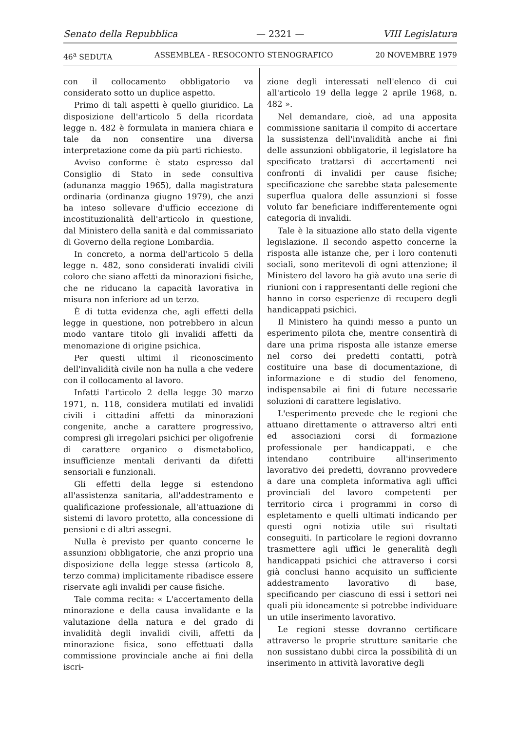Senato della Repubblica — 2321 — VIII Legislatura
46<sup>a</sup> SEDUTA ASSEMBLEA - RESOCONTO STENOGRAFICO 20 NOVEMBRE 1979
con il collocamento obbligatorio va considerato sotto un duplice aspetto.
Primo di tali aspetti è quello giuridico. La disposizione dell'articolo 5 della ricordata legge n. 482 è formulata in maniera chiara e tale da non consentire una diversa interpretazione come da più parti richiesto.
Avviso conforme è stato espresso dal Consiglio di Stato in sede consultiva (adunanza maggio 1965), dalla magistratura ordinaria (ordinanza giugno 1979), che anzi ha inteso sollevare d'ufficio eccezione di incostituzionalità dell'articolo in questione, dal Ministero della sanità e dal commissariato di Governo della regione Lombardia.
In concreto, a norma dell'articolo 5 della legge n. 482, sono considerati invalidi civili coloro che siano affetti da minorazioni fisiche, che ne riducano la capacità lavorativa in misura non inferiore ad un terzo.
È di tutta evidenza che, agli effetti della legge in questione, non potrebbero in alcun modo vantare titolo gli invalidi affetti da menomazione di origine psichica.
Per questi ultimi il riconoscimento dell'invalidità civile non ha nulla a che vedere con il collocamento al lavoro.
Infatti l'articolo 2 della legge 30 marzo 1971, n. 118, considera mutilati ed invalidi civili i cittadini affetti da minorazioni congenite, anche a carattere progressivo, compresi gli irregolari psichici per oligofrenie di carattere organico o dismetabolico, insufficienze mentali derivanti da difetti sensoriali e funzionali.
Gli effetti della legge si estendono all'assistenza sanitaria, all'addestramento e qualificazione professionale, all'attuazione di sistemi di lavoro protetto, alla concessione di pensioni e di altri assegni.
Nulla è previsto per quanto concerne le assunzioni obbligatorie, che anzi proprio una disposizione della legge stessa (articolo 8, terzo comma) implicitamente ribadisce essere riservate agli invalidi per cause fisiche.
Tale comma recita: « L'accertamento della minorazione e della causa invalidante e la valutazione della natura e del grado di invalidità degli invalidi civili, affetti da minorazione fisica, sono effettuati dalla commissione provinciale anche ai fini della iscri-
zione degli interessati nell'elenco di cui all'articolo 19 della legge 2 aprile 1968, n. 482 ».
Nel demandare, cioè, ad una apposita commissione sanitaria il compito di accertare la sussistenza dell'invalidità anche ai fini delle assunzioni obbligatorie, il legislatore ha specificato trattarsi di accertamenti nei confronti di invalidi per cause fisiche; specificazione che sarebbe stata palesemente superflua qualora delle assunzioni si fosse voluto far beneficiare indifferentemente ogni categoria di invalidi.
Tale è la situazione allo stato della vigente legislazione. Il secondo aspetto concerne la risposta alle istanze che, per i loro contenuti sociali, sono meritevoli di ogni attenzione; il Ministero del lavoro ha già avuto una serie di riunioni con i rappresentanti delle regioni che hanno in corso esperienze di recupero degli handicappati psichici.
Il Ministero ha quindi messo a punto un esperimento pilota che, mentre consentirà di dare una prima risposta alle istanze emerse nel corso dei predetti contatti, potrà costituire una base di documentazione, di informazione e di studio del fenomeno, indispensabile ai fini di future necessarie soluzioni di carattere legislativo.
L'esperimento prevede che le regioni che attuano direttamente o attraverso altri enti ed associazioni corsi di formazione professionale per handicappati, e che intendano contribuire all'inserimento lavorativo dei predetti, dovranno provvedere a dare una completa informativa agli uffici provinciali del lavoro competenti per territorio circa i programmi in corso di espletamento e quelli ultimati indicando per questi ogni notizia utile sui risultati conseguiti. In particolare le regioni dovranno trasmettere agli uffici le generalità degli handicappati psichici che attraverso i corsi già conclusi hanno acquisito un sufficiente addestramento lavorativo di base, specificando per ciascuno di essi i settori nei quali più idoneamente si potrebbe individuare un utile inserimento lavorativo.
Le regioni stesse dovranno certificare attraverso le proprie strutture sanitarie che non sussistano dubbi circa la possibilità di un inserimento in attività lavorative degli